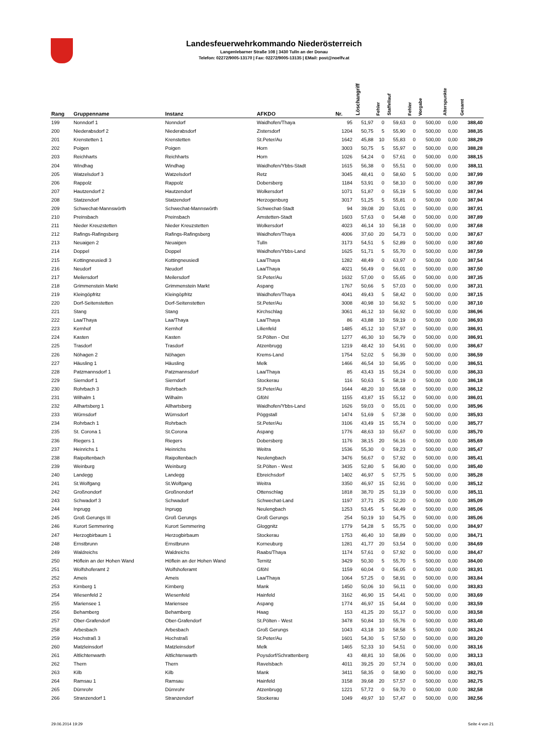Landesfeuerwehrkommando Niederösterreich
Langenlebarner Straße 108 | 3430 Tulln an der Donau
Telefon: 02272/9005-13170 | Fax: 02272/9005-13135 | EMail: post@noelfv.at
| Rang | Gruppenname | Instanz | AFKDO | Nr. | Löschangriff | Fehler | Staffellauf | Fehler | Vorgabe | Alterspunkte | Gesamt |
| --- | --- | --- | --- | --- | --- | --- | --- | --- | --- | --- | --- |
| 199 | Nonndorf 1 | Nonndorf | Waidhofen/Thaya | 95 | 51,97 | 0 | 59,63 | 0 | 500,00 | 0,00 | 388,40 |
| 200 | Niederabsdorf 2 | Niederabsdorf | Zistersdorf | 1204 | 50,75 | 5 | 55,90 | 0 | 500,00 | 0,00 | 388,35 |
| 201 | Krenstetten 1 | Krenstetten | St.Peter/Au | 1642 | 45,88 | 10 | 55,83 | 0 | 500,00 | 0,00 | 388,29 |
| 202 | Poigen | Poigen | Horn | 3003 | 50,75 | 5 | 55,97 | 0 | 500,00 | 0,00 | 388,28 |
| 203 | Reichharts | Reichharts | Horn | 1026 | 54,24 | 0 | 57,61 | 0 | 500,00 | 0,00 | 388,15 |
| 204 | Windhag | Windhag | Waidhofen/Ybbs-Stadt | 1615 | 56,38 | 0 | 55,51 | 0 | 500,00 | 0,00 | 388,11 |
| 205 | Watzelsdorf 3 | Watzelsdorf | Retz | 3045 | 48,41 | 0 | 58,60 | 5 | 500,00 | 0,00 | 387,99 |
| 206 | Rappolz | Rappolz | Dobersberg | 1184 | 53,91 | 0 | 58,10 | 0 | 500,00 | 0,00 | 387,99 |
| 207 | Hautzendorf 2 | Hautzendorf | Wolkersdorf | 1071 | 51,87 | 0 | 55,19 | 5 | 500,00 | 0,00 | 387,94 |
| 208 | Statzendorf | Statzendorf | Herzogenburg | 3017 | 51,25 | 5 | 55,81 | 0 | 500,00 | 0,00 | 387,94 |
| 209 | Schwechat-Mannswörth | Schwechat-Mannswörth | Schwechat-Stadt | 94 | 39,08 | 20 | 53,01 | 0 | 500,00 | 0,00 | 387,91 |
| 210 | Preinsbach | Preinsbach | Amstetten-Stadt | 1603 | 57,63 | 0 | 54,48 | 0 | 500,00 | 0,00 | 387,89 |
| 211 | Nieder Kreuzstetten | Nieder Kreuzstetten | Wolkersdorf | 4023 | 46,14 | 10 | 56,18 | 0 | 500,00 | 0,00 | 387,68 |
| 212 | Rafings-Rafingsberg | Rafings-Rafingsberg | Waidhofen/Thaya | 4006 | 37,60 | 20 | 54,73 | 0 | 500,00 | 0,00 | 387,67 |
| 213 | Neuaigen 2 | Neuaigen | Tulln | 3173 | 54,51 | 5 | 52,89 | 0 | 500,00 | 0,00 | 387,60 |
| 214 | Doppel | Doppel | Waidhofen/Ybbs-Land | 1625 | 51,71 | 5 | 55,70 | 0 | 500,00 | 0,00 | 387,59 |
| 215 | Kottingneusiedl 3 | Kottingneusiedl | Laa/Thaya | 1282 | 48,49 | 0 | 63,97 | 0 | 500,00 | 0,00 | 387,54 |
| 216 | Neudorf | Neudorf | Laa/Thaya | 4021 | 56,49 | 0 | 56,01 | 0 | 500,00 | 0,00 | 387,50 |
| 217 | Meilersdorf | Meilersdorf | St.Peter/Au | 1632 | 57,00 | 0 | 55,65 | 0 | 500,00 | 0,00 | 387,35 |
| 218 | Grimmenstein Markt | Grimmenstein Markt | Aspang | 1767 | 50,66 | 5 | 57,03 | 0 | 500,00 | 0,00 | 387,31 |
| 219 | Kleingöpfritz | Kleingöpfritz | Waidhofen/Thaya | 4041 | 49,43 | 5 | 58,42 | 0 | 500,00 | 0,00 | 387,15 |
| 220 | Dorf-Seitenstetten | Dorf-Seitenstetten | St.Peter/Au | 3008 | 40,98 | 10 | 56,92 | 5 | 500,00 | 0,00 | 387,10 |
| 221 | Stang | Stang | Kirchschlag | 3061 | 46,12 | 10 | 56,92 | 0 | 500,00 | 0,00 | 386,96 |
| 222 | Laa/Thaya | Laa/Thaya | Laa/Thaya | 86 | 43,88 | 10 | 59,19 | 0 | 500,00 | 0,00 | 386,93 |
| 223 | Kernhof | Kernhof | Lilienfeld | 1485 | 45,12 | 10 | 57,97 | 0 | 500,00 | 0,00 | 386,91 |
| 224 | Kasten | Kasten | St.Pölten - Ost | 1277 | 46,30 | 10 | 56,79 | 0 | 500,00 | 0,00 | 386,91 |
| 225 | Trasdorf | Trasdorf | Atzenbrugg | 1219 | 48,42 | 10 | 54,91 | 0 | 500,00 | 0,00 | 386,67 |
| 226 | Nöhagen 2 | Nöhagen | Krems-Land | 1754 | 52,02 | 5 | 56,39 | 0 | 500,00 | 0,00 | 386,59 |
| 227 | Häusling 1 | Häusling | Melk | 1466 | 46,54 | 10 | 56,95 | 0 | 500,00 | 0,00 | 386,51 |
| 228 | Patzmannsdorf 1 | Patzmannsdorf | Laa/Thaya | 85 | 43,43 | 15 | 55,24 | 0 | 500,00 | 0,00 | 386,33 |
| 229 | Sierndorf 1 | Sierndorf | Stockerau | 116 | 50,63 | 5 | 58,19 | 0 | 500,00 | 0,00 | 386,18 |
| 230 | Rohrbach 3 | Rohrbach | St.Peter/Au | 1644 | 48,20 | 10 | 55,68 | 0 | 500,00 | 0,00 | 386,12 |
| 231 | Wilhalm 1 | Wilhalm | Gföhl | 1155 | 43,87 | 15 | 55,12 | 0 | 500,00 | 0,00 | 386,01 |
| 232 | Allhartsberg 1 | Allhartsberg | Waidhofen/Ybbs-Land | 1626 | 59,03 | 0 | 55,01 | 0 | 500,00 | 0,00 | 385,96 |
| 233 | Würnsdorf | Würnsdorf | Pöggstall | 1474 | 51,69 | 5 | 57,38 | 0 | 500,00 | 0,00 | 385,93 |
| 234 | Rohrbach 1 | Rohrbach | St.Peter/Au | 3106 | 43,49 | 15 | 55,74 | 0 | 500,00 | 0,00 | 385,77 |
| 235 | St. Corona 1 | St.Corona | Aspang | 1776 | 48,63 | 10 | 55,67 | 0 | 500,00 | 0,00 | 385,70 |
| 236 | Riegers 1 | Riegers | Dobersberg | 1176 | 38,15 | 20 | 56,16 | 0 | 500,00 | 0,00 | 385,69 |
| 237 | Heinrichs 1 | Heinrichs | Weitra | 1536 | 55,30 | 0 | 59,23 | 0 | 500,00 | 0,00 | 385,47 |
| 238 | Raipoltenbach | Raipoltenbach | Neulengbach | 3476 | 56,67 | 0 | 57,92 | 0 | 500,00 | 0,00 | 385,41 |
| 239 | Weinburg | Weinburg | St.Pölten - West | 3435 | 52,80 | 5 | 56,80 | 0 | 500,00 | 0,00 | 385,40 |
| 240 | Landegg | Landegg | Ebreichsdorf | 1402 | 46,97 | 5 | 57,75 | 5 | 500,00 | 0,00 | 385,28 |
| 241 | St.Wolfgang | St.Wolfgang | Weitra | 3350 | 46,97 | 15 | 52,91 | 0 | 500,00 | 0,00 | 385,12 |
| 242 | Großnondorf | Großnondorf | Ottenschlag | 1818 | 38,70 | 25 | 51,19 | 0 | 500,00 | 0,00 | 385,11 |
| 243 | Schwadorf 3 | Schwadorf | Schwechat-Land | 1197 | 37,71 | 25 | 52,20 | 0 | 500,00 | 0,00 | 385,09 |
| 244 | Inprugg | Inprugg | Neulengbach | 1253 | 53,45 | 5 | 56,49 | 0 | 500,00 | 0,00 | 385,06 |
| 245 | Groß Gerungs III | Groß Gerungs | Groß Gerungs | 254 | 50,19 | 10 | 54,75 | 0 | 500,00 | 0,00 | 385,06 |
| 246 | Kurort Semmering | Kurort Semmering | Gloggnitz | 1779 | 54,28 | 5 | 55,75 | 0 | 500,00 | 0,00 | 384,97 |
| 247 | Herzogbirbaum 1 | Herzogbirbaum | Stockerau | 1753 | 46,40 | 10 | 58,89 | 0 | 500,00 | 0,00 | 384,71 |
| 248 | Ernstbrunn | Ernstbrunn | Korneuburg | 1281 | 41,77 | 20 | 53,54 | 0 | 500,00 | 0,00 | 384,69 |
| 249 | Waldreichs | Waldreichs | Raabs/Thaya | 1174 | 57,61 | 0 | 57,92 | 0 | 500,00 | 0,00 | 384,47 |
| 250 | Höflein an der Hohen Wand | Höflein an der Hohen Wand | Ternitz | 3429 | 50,30 | 5 | 55,70 | 5 | 500,00 | 0,00 | 384,00 |
| 251 | Wolfshoferamt 2 | Wolfshoferamt | Gföhl | 1159 | 60,04 | 0 | 56,05 | 0 | 500,00 | 0,00 | 383,91 |
| 252 | Ameis | Ameis | Laa/Thaya | 1064 | 57,25 | 0 | 58,91 | 0 | 500,00 | 0,00 | 383,84 |
| 253 | Kirnberg 1 | Kirnberg | Mank | 1450 | 50,06 | 10 | 56,11 | 0 | 500,00 | 0,00 | 383,83 |
| 254 | Wiesenfeld 2 | Wiesenfeld | Hainfeld | 3162 | 46,90 | 15 | 54,41 | 0 | 500,00 | 0,00 | 383,69 |
| 255 | Mariensee 1 | Mariensee | Aspang | 1774 | 46,97 | 15 | 54,44 | 0 | 500,00 | 0,00 | 383,59 |
| 256 | Behamberg | Behamberg | Haag | 153 | 41,25 | 20 | 55,17 | 0 | 500,00 | 0,00 | 383,58 |
| 257 | Ober-Grafendorf | Ober-Grafendorf | St.Pölten - West | 3478 | 50,84 | 10 | 55,76 | 0 | 500,00 | 0,00 | 383,40 |
| 258 | Arbesbach | Arbesbach | Groß Gerungs | 1043 | 43,18 | 10 | 58,58 | 5 | 500,00 | 0,00 | 383,24 |
| 259 | Hochstraß 3 | Hochstraß | St.Peter/Au | 1601 | 54,30 | 5 | 57,50 | 0 | 500,00 | 0,00 | 383,20 |
| 260 | Matzleinsdorf | Matzleinsdorf | Melk | 1465 | 52,33 | 10 | 54,51 | 0 | 500,00 | 0,00 | 383,16 |
| 261 | Altlichtenwarth | Altlichtenwarth | Poysdorf/Schrattenberg | 43 | 48,81 | 10 | 58,06 | 0 | 500,00 | 0,00 | 383,13 |
| 262 | Thern | Thern | Ravelsbach | 4011 | 39,25 | 20 | 57,74 | 0 | 500,00 | 0,00 | 383,01 |
| 263 | Kilb | Kilb | Mank | 3411 | 58,35 | 0 | 58,90 | 0 | 500,00 | 0,00 | 382,75 |
| 264 | Ramsau 1 | Ramsau | Hainfeld | 3158 | 39,68 | 20 | 57,57 | 0 | 500,00 | 0,00 | 382,75 |
| 265 | Dürnrohr | Dürnrohr | Atzenbrugg | 1221 | 57,72 | 0 | 59,70 | 0 | 500,00 | 0,00 | 382,58 |
| 266 | Stranzendorf 1 | Stranzendorf | Stockerau | 1049 | 49,97 | 10 | 57,47 | 0 | 500,00 | 0,00 | 382,56 |
29.06.2014 19:29 Seite 4 von 21